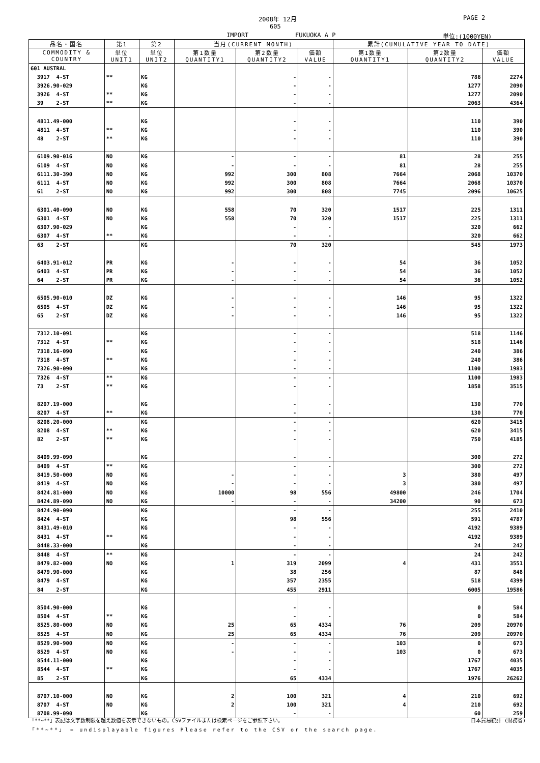2008年 12月 PAGE 2
605
IMPORT FUKUOKA A P 単位:(1000YEN)
| 品名・国名 | 第1 | 第2 | 当月(CURRENT MONTH) | | | 累計(CUMULATIVE YEAR TO DATE) | | |
| --- | --- | --- | --- | --- | --- | --- | --- | --- |
| COMMODITY & COUNTRY | 単位 UNIT1 | 単位 UNIT2 | 第1数量 QUANTITY1 | 第2数量 QUANTITY2 | 価額 VALUE | 第1数量 QUANTITY1 | 第2数量 QUANTITY2 | 価額 VALUE |
| 601 AUSTRAL | | | | | | | | |
| 3917 4-ST | ** | KG | | - | - | | 786 | 2274 |
| 3926.90-029 | | KG | | - | - | | 1277 | 2090 |
| 3926 4-ST | ** | KG | | - | - | | 1277 | 2090 |
| 39 2-ST | ** | KG | | - | - | | 2063 | 4364 |
| 4811.49-000 | | KG | | - | - | | 110 | 390 |
| 4811 4-ST | ** | KG | | - | - | | 110 | 390 |
| 48 2-ST | ** | KG | | - | - | | 110 | 390 |
| 6109.90-016 | NO | KG | - | - | - | 81 | 28 | 255 |
| 6109 4-ST | NO | KG | - | - | - | 81 | 28 | 255 |
| 6111.30-390 | NO | KG | 992 | 300 | 808 | 7664 | 2068 | 10370 |
| 6111 4-ST | NO | KG | 992 | 300 | 808 | 7664 | 2068 | 10370 |
| 61 2-ST | NO | KG | 992 | 300 | 808 | 7745 | 2096 | 10625 |
| 6301.40-090 | NO | KG | 558 | 70 | 320 | 1517 | 225 | 1311 |
| 6301 4-ST | NO | KG | 558 | 70 | 320 | 1517 | 225 | 1311 |
| 6307.90-029 | | KG | | - | - | | 320 | 662 |
| 6307 4-ST | ** | KG | | - | - | | 320 | 662 |
| 63 2-ST | | KG | | 70 | 320 | | 545 | 1973 |
| 6403.91-012 | PR | KG | - | - | - | 54 | 36 | 1052 |
| 6403 4-ST | PR | KG | - | - | - | 54 | 36 | 1052 |
| 64 2-ST | PR | KG | - | - | - | 54 | 36 | 1052 |
| 6505.90-010 | DZ | KG | - | - | - | 146 | 95 | 1322 |
| 6505 4-ST | DZ | KG | - | - | - | 146 | 95 | 1322 |
| 65 2-ST | DZ | KG | - | - | - | 146 | 95 | 1322 |
| 7312.10-091 | | KG | | - | - | | 518 | 1146 |
| 7312 4-ST | ** | KG | | - | - | | 518 | 1146 |
| 7318.16-090 | | KG | | - | - | | 240 | 386 |
| 7318 4-ST | ** | KG | | - | - | | 240 | 386 |
| 7326.90-090 | | KG | | - | - | | 1100 | 1983 |
| 7326 4-ST | ** | KG | | - | - | | 1100 | 1983 |
| 73 2-ST | ** | KG | | - | - | | 1858 | 3515 |
| 8207.19-000 | | KG | | - | - | | 130 | 770 |
| 8207 4-ST | ** | KG | | - | - | | 130 | 770 |
| 8208.20-000 | | KG | | - | - | | 620 | 3415 |
| 8208 4-ST | ** | KG | | - | - | | 620 | 3415 |
| 82 2-ST | ** | KG | | - | - | | 750 | 4185 |
| 8409.99-090 | | KG | | - | - | | 300 | 272 |
| 8409 4-ST | ** | KG | | - | - | | 300 | 272 |
| 8419.50-000 | NO | KG | - | - | - | 3 | 380 | 497 |
| 8419 4-ST | NO | KG | - | - | - | 3 | 380 | 497 |
| 8424.81-000 | NO | KG | 10000 | 98 | 556 | 49800 | 246 | 1704 |
| 8424.89-090 | NO | KG | - | - | - | 34200 | 90 | 673 |
| 8424.90-090 | | KG | | - | - | | 255 | 2410 |
| 8424 4-ST | | KG | | 98 | 556 | | 591 | 4787 |
| 8431.49-010 | | KG | | - | - | | 4192 | 9389 |
| 8431 4-ST | ** | KG | | - | - | | 4192 | 9389 |
| 8448.33-000 | | KG | | - | - | | 24 | 242 |
| 8448 4-ST | ** | KG | | - | - | | 24 | 242 |
| 8479.82-000 | NO | KG | 1 | 319 | 2099 | 4 | 431 | 3551 |
| 8479.90-000 | | KG | | 38 | 256 | | 87 | 848 |
| 8479 4-ST | | KG | | 357 | 2355 | | 518 | 4399 |
| 84 2-ST | | KG | | 455 | 2911 | | 6005 | 19586 |
| 8504.90-000 | | KG | | - | - | | 0 | 584 |
| 8504 4-ST | ** | KG | | - | - | | 0 | 584 |
| 8525.80-000 | NO | KG | 25 | 65 | 4334 | 76 | 209 | 20970 |
| 8525 4-ST | NO | KG | 25 | 65 | 4334 | 76 | 209 | 20970 |
| 8529.90-900 | NO | KG | - | - | - | 103 | 0 | 673 |
| 8529 4-ST | NO | KG | - | - | - | 103 | 0 | 673 |
| 8544.11-000 | | KG | | - | - | | 1767 | 4035 |
| 8544 4-ST | ** | KG | | - | - | | 1767 | 4035 |
| 85 2-ST | | KG | | 65 | 4334 | | 1976 | 26262 |
| 8707.10-000 | NO | KG | 2 | 100 | 321 | 4 | 210 | 692 |
| 8707 4-ST | NO | KG | 2 | 100 | 321 | 4 | 210 | 692 |
| 8708.99-090 | | KG | | - | - | | 60 | 259 |
「**~**」表記は文字数制限を超え数値を表示できないもの。CSVファイルまたは検索ページをご参照下さい。 日本貿易統計 (財務省)
「**~**」 = undisplayable figures Please refer to the CSV or the search page.